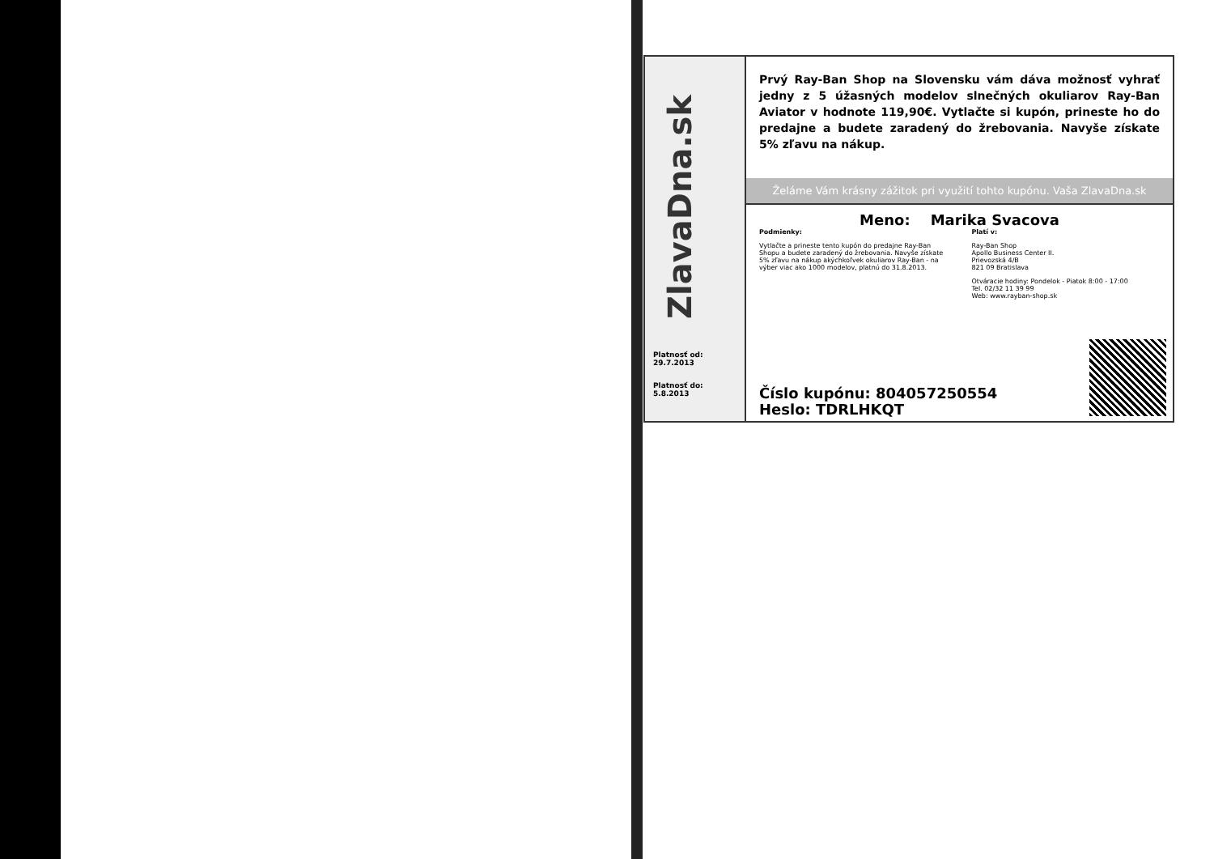ZlavaDna.sk
Platnosť od:
29.7.2013
Platnosť do:
5.8.2013
Prvý Ray-Ban Shop na Slovensku vám dáva možnosť vyhrať jedny z 5 úžasných modelov slnečných okuliarov Ray-Ban Aviator v hodnote 119,90€. Vytlačte si kupón, prineste ho do predajne a budete zaradený do žrebovania. Navyše získate 5% zľavu na nákup.
Želáme Vám krásny zážitok pri využití tohto kupónu. Vaša ZlavaDna.sk
Meno: Marika Svacova
Podmienky:
Vytlačte a prineste tento kupón do predajne Ray-Ban Shopu a budete zaradený do žrebovania. Navyše získate 5% zľavu na nákup akýchkoľvek okuliarov Ray-Ban - na výber viac ako 1000 modelov, platnú do 31.8.2013.
Platí v:
Ray-Ban Shop
Apollo Business Center II.
Prievozská 4/B
821 09 Bratislava
Otváracie hodiny: Pondelok - Piatok 8:00 - 17:00
Tel. 02/32 11 39 99
Web: www.rayban-shop.sk
Číslo kupónu: 804057250554
Heslo: TDRLHKQT